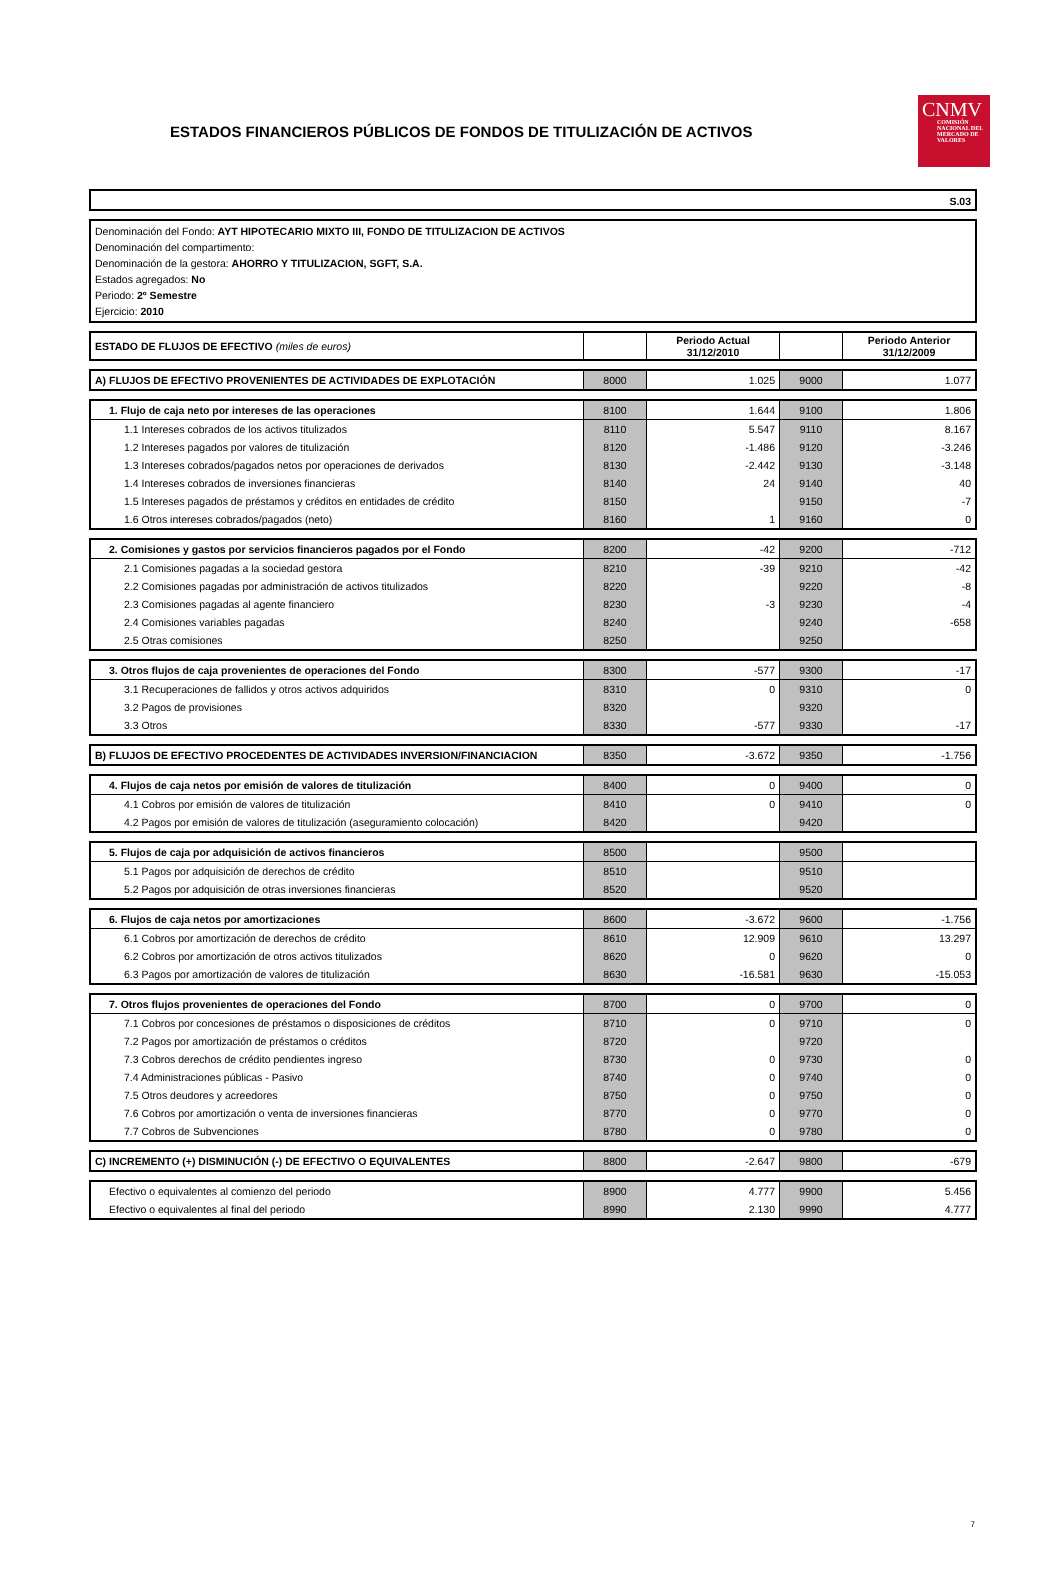ESTADOS FINANCIEROS PÚBLICOS DE FONDOS DE TITULIZACIÓN DE ACTIVOS
CNMV
COMISIÓN NACIONAL DEL MERCADO DE VALORES
S.03
Denominación del Fondo: AYT HIPOTECARIO MIXTO III, FONDO DE TITULIZACION DE ACTIVOS
Denominación del compartimento:
Denominación de la gestora: AHORRO Y TITULIZACION, SGFT, S.A.
Estados agregados: No
Periodo: 2º Semestre
Ejercicio: 2010
| ESTADO DE FLUJOS DE EFECTIVO (miles de euros) | | Periodo Actual 31/12/2010 | | Periodo Anterior 31/12/2009 |
| A) FLUJOS DE EFECTIVO PROVENIENTES DE ACTIVIDADES DE EXPLOTACIÓN | 8000 | 1.025 | 9000 | 1.077 |
| 1. Flujo de caja neto por intereses de las operaciones | 8100 | 1.644 | 9100 | 1.806 |
| 1.1 Intereses cobrados de los activos titulizados | 8110 | 5.547 | 9110 | 8.167 |
| 1.2 Intereses pagados por valores de titulización | 8120 | -1.486 | 9120 | -3.246 |
| 1.3 Intereses cobrados/pagados netos por operaciones de derivados | 8130 | -2.442 | 9130 | -3.148 |
| 1.4 Intereses cobrados de inversiones financieras | 8140 | 24 | 9140 | 40 |
| 1.5 Intereses pagados de préstamos y créditos en entidades de crédito | 8150 | | 9150 | -7 |
| 1.6 Otros intereses cobrados/pagados (neto) | 8160 | 1 | 9160 | 0 |
| 2. Comisiones y gastos por servicios financieros pagados por el Fondo | 8200 | -42 | 9200 | -712 |
| 2.1 Comisiones pagadas a la sociedad gestora | 8210 | -39 | 9210 | -42 |
| 2.2 Comisiones pagadas por administración de activos titulizados | 8220 | | 9220 | -8 |
| 2.3 Comisiones pagadas al agente financiero | 8230 | -3 | 9230 | -4 |
| 2.4 Comisiones variables pagadas | 8240 | | 9240 | -658 |
| 2.5 Otras comisiones | 8250 | | 9250 | |
| 3. Otros flujos de caja provenientes de operaciones del Fondo | 8300 | -577 | 9300 | -17 |
| 3.1 Recuperaciones de fallidos y otros activos adquiridos | 8310 | 0 | 9310 | 0 |
| 3.2 Pagos de provisiones | 8320 | | 9320 | |
| 3.3 Otros | 8330 | -577 | 9330 | -17 |
| B) FLUJOS DE EFECTIVO PROCEDENTES DE ACTIVIDADES INVERSION/FINANCIACION | 8350 | -3.672 | 9350 | -1.756 |
| 4. Flujos de caja netos por emisión de valores de titulización | 8400 | 0 | 9400 | 0 |
| 4.1 Cobros por emisión de valores de titulización | 8410 | 0 | 9410 | 0 |
| 4.2 Pagos por emisión de valores de titulización (aseguramiento colocación) | 8420 | | 9420 | |
| 5. Flujos de caja por adquisición de activos financieros | 8500 | | 9500 | |
| 5.1 Pagos por adquisición de derechos de crédito | 8510 | | 9510 | |
| 5.2 Pagos por adquisición de otras inversiones financieras | 8520 | | 9520 | |
| 6. Flujos de caja netos por amortizaciones | 8600 | -3.672 | 9600 | -1.756 |
| 6.1 Cobros por amortización de derechos de crédito | 8610 | 12.909 | 9610 | 13.297 |
| 6.2 Cobros por amortización de otros activos titulizados | 8620 | 0 | 9620 | 0 |
| 6.3 Pagos por amortización de valores de titulización | 8630 | -16.581 | 9630 | -15.053 |
| 7. Otros flujos provenientes de operaciones del Fondo | 8700 | 0 | 9700 | 0 |
| 7.1 Cobros por concesiones de préstamos o disposiciones de créditos | 8710 | 0 | 9710 | 0 |
| 7.2 Pagos por amortización de préstamos o créditos | 8720 | | 9720 | |
| 7.3 Cobros derechos de crédito pendientes ingreso | 8730 | 0 | 9730 | 0 |
| 7.4 Administraciones públicas - Pasivo | 8740 | 0 | 9740 | 0 |
| 7.5 Otros deudores y acreedores | 8750 | 0 | 9750 | 0 |
| 7.6 Cobros por amortización o venta de inversiones financieras | 8770 | 0 | 9770 | 0 |
| 7.7 Cobros de Subvenciones | 8780 | 0 | 9780 | 0 |
| C) INCREMENTO (+) DISMINUCIÓN (-) DE EFECTIVO O EQUIVALENTES | 8800 | -2.647 | 9800 | -679 |
| Efectivo o equivalentes al comienzo del periodo | 8900 | 4.777 | 9900 | 5.456 |
| Efectivo o equivalentes al final del periodo | 8990 | 2.130 | 9990 | 4.777 |
7